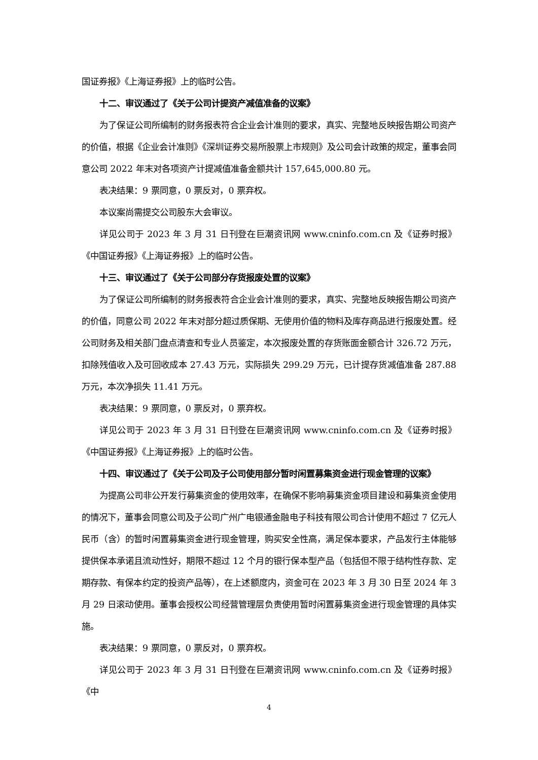国证券报》《上海证券报》上的临时公告。
十二、审议通过了《关于公司计提资产减值准备的议案》
为了保证公司所编制的财务报表符合企业会计准则的要求，真实、完整地反映报告期公司资产的价值，根据《企业会计准则》《深圳证券交易所股票上市规则》及公司会计政策的规定，董事会同意公司 2022 年末对各项资产计提减值准备金额共计 157,645,000.80 元。
表决结果：9 票同意，0 票反对，0 票弃权。
本议案尚需提交公司股东大会审议。
详见公司于 2023 年 3 月 31 日刊登在巨潮资讯网 www.cninfo.com.cn 及《证券时报》《中国证券报》《上海证券报》上的临时公告。
十三、审议通过了《关于公司部分存货报废处置的议案》
为了保证公司所编制的财务报表符合企业会计准则的要求，真实、完整地反映报告期公司资产的价值，同意公司 2022 年末对部分超过质保期、无使用价值的物料及库存商品进行报废处置。经公司财务及相关部门盘点清查和专业人员鉴定，本次报废处置的存货账面金额合计 326.72 万元，扣除残值收入及可回收成本 27.43 万元，实际损失 299.29 万元，已计提存货减值准备 287.88 万元，本次净损失 11.41 万元。
表决结果：9 票同意，0 票反对，0 票弃权。
详见公司于 2023 年 3 月 31 日刊登在巨潮资讯网 www.cninfo.com.cn 及《证券时报》《中国证券报》《上海证券报》上的临时公告。
十四、审议通过了《关于公司及子公司使用部分暂时闲置募集资金进行现金管理的议案》
为提高公司非公开发行募集资金的使用效率，在确保不影响募集资金项目建设和募集资金使用的情况下，董事会同意公司及子公司广州广电银通金融电子科技有限公司合计使用不超过 7 亿元人民币（含）的暂时闲置募集资金进行现金管理，购买安全性高，满足保本要求，产品发行主体能够提供保本承诺且流动性好，期限不超过 12 个月的银行保本型产品（包括但不限于结构性存款、定期存款、有保本约定的投资产品等），在上述额度内，资金可在 2023 年 3 月 30 日至 2024 年 3 月 29 日滚动使用。董事会授权公司经营管理层负责使用暂时闲置募集资金进行现金管理的具体实施。
表决结果：9 票同意，0 票反对，0 票弃权。
详见公司于 2023 年 3 月 31 日刊登在巨潮资讯网 www.cninfo.com.cn 及《证券时报》《中
4